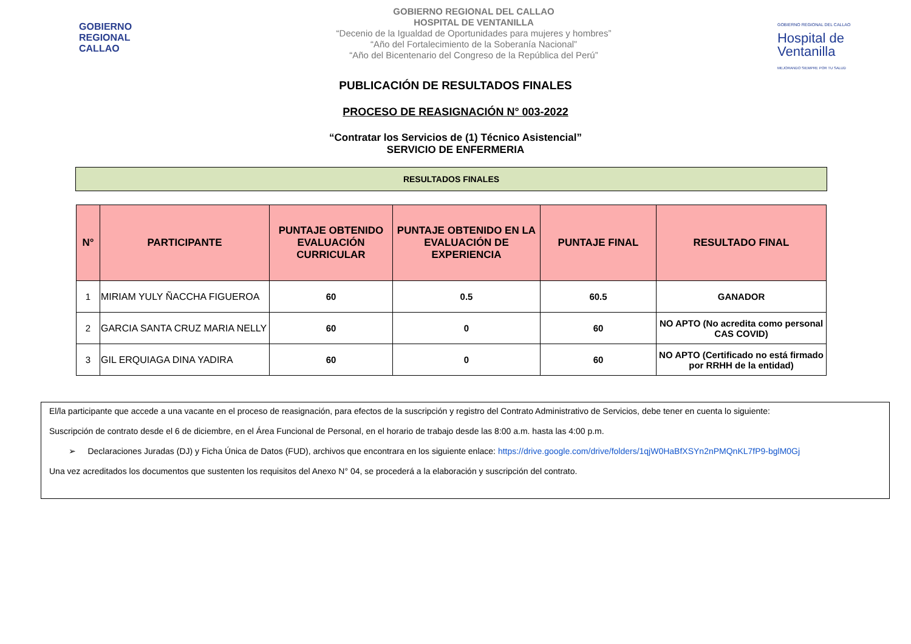GOBIERNO
REGIONAL
CALLAO
GOBIERNO REGIONAL DEL CALLAO
HOSPITAL DE VENTANILLA
“Decenio de la Igualdad de Oportunidades para mujeres y hombres”
“Año del Fortalecimiento de la Soberanía Nacional”
“Año del Bicentenario del Congreso de la República del Perú”
GOBIERNO REGIONAL DEL CALLAO
Hospital de Ventanilla
MEJORANDO SIEMPRE POR TU SALUD
PUBLICACIÓN DE RESULTADOS FINALES
PROCESO DE REASIGNACIÓN N° 003-2022
“Contratar los Servicios de (1) Técnico Asistencial”
SERVICIO DE ENFERMERIA
RESULTADOS FINALES
| N° | PARTICIPANTE | PUNTAJE OBTENIDO EVALUACIÓN CURRICULAR | PUNTAJE OBTENIDO EN LA EVALUACIÓN DE EXPERIENCIA | PUNTAJE FINAL | RESULTADO FINAL |
| --- | --- | --- | --- | --- | --- |
| 1 | MIRIAM YULY ÑACCHA FIGUEROA | 60 | 0.5 | 60.5 | GANADOR |
| 2 | GARCIA SANTA CRUZ MARIA NELLY | 60 | 0 | 60 | NO APTO (No acredita como personal CAS COVID) |
| 3 | GIL ERQUIAGA DINA YADIRA | 60 | 0 | 60 | NO APTO (Certificado no está firmado por RRHH de la entidad) |
El/la participante que accede a una vacante en el proceso de reasignación, para efectos de la suscripción y registro del Contrato Administrativo de Servicios, debe tener en cuenta lo siguiente:
Suscripción de contrato desde el 6 de diciembre, en el Área Funcional de Personal, en el horario de trabajo desde las 8:00 a.m. hasta las 4:00 p.m.
➢ Declaraciones Juradas (DJ) y Ficha Única de Datos (FUD), archivos que encontrara en los siguiente enlace: https://drive.google.com/drive/folders/1qjW0HaBfXSYn2nPMQnKL7fP9-bglM0Gj
Una vez acreditados los documentos que sustenten los requisitos del Anexo N° 04, se procederá a la elaboración y suscripción del contrato.